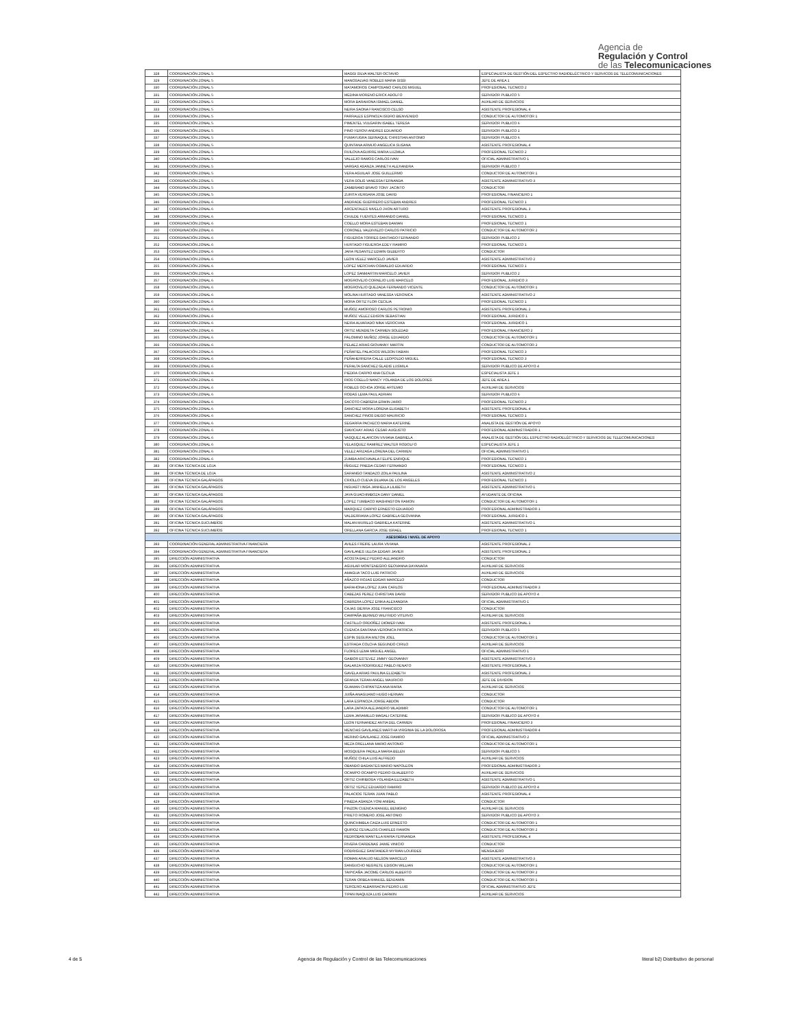Agencia de
Regulación y Control
de las Telecomunicaciones
| 328 | COORDINACIÓN ZONAL 5 | MAGGI SILVA WALTER OCTAVIO | ESPECIALISTA DE GESTIÓN DEL ESPECTRO RADIOELÉCTRICO Y SERVICOS DE TELECOMUNICACIONES |
| 329 | COORDINACIÓN ZONAL 5 | MANOSALVAS ROBLES MARIA SISSI | JEFE DE AREA 1 |
| 330 | COORDINACIÓN ZONAL 5 | MATAMOROS CAMPOSANO CARLOS MIGUEL | PROFESIONAL TECNICO 2 |
| 331 | COORDINACIÓN ZONAL 5 | MEDINA MORENO ERICK ADOLFO | SERVIDOR PUBLICO 5 |
| 332 | COORDINACIÓN ZONAL 5 | MORA BARAHONA ISMAEL DANIEL | AUXILIAR DE SERVICIOS |
| 333 | COORDINACIÓN ZONAL 5 | NEIRA SAONA FRANCISCO CELSO | ASISTENTE PROFESIONAL 4 |
| 334 | COORDINACIÓN ZONAL 5 | PARRALES ESPINOZA ISIDRO BIENVENIDO | CONDUCTOR DE AUTOMOTOR 1 |
| 335 | COORDINACIÓN ZONAL 5 | PIMENTEL VULGARIN ISABEL TERESA | SERVIDOR PUBLICO 6 |
| 336 | COORDINACIÓN ZONAL 5 | PINO YEROVI ANDRES EDUARDO | SERVIDOR PUBLICO 1 |
| 337 | COORDINACIÓN ZONAL 5 | PUMAYUGRA SERNAQUE CHRISTIAN ANTONIO | SERVIDOR PUBLICO 6 |
| 338 | COORDINACIÓN ZONAL 5 | QUINTANA ARMIJO ANGELICA SUSANA | ASISTENTE PROFESIONAL 4 |
| 339 | COORDINACIÓN ZONAL 5 | RUILOVA AGUIRRE MARIA LUZMILA | PROFESIONAL TECNICO 2 |
| 340 | COORDINACIÓN ZONAL 5 | VALLEJO RAMOS CARLOS IVAN | OFICIAL ADMINISTRATIVO 1 |
| 341 | COORDINACIÓN ZONAL 5 | VARGAS ASANZA JANNETH ALEXANDRA | SERVIDOR PUBLICO 7 |
| 342 | COORDINACIÓN ZONAL 5 | VERA AGUILAR JOSE GUILLERMO | CONDUCTOR DE AUTOMOTOR 1 |
| 343 | COORDINACIÓN ZONAL 5 | VERA SOLIS VANESSA FERNANDA | ASISTENTE ADMINISTRATIVO 3 |
| 344 | COORDINACIÓN ZONAL 5 | ZAMBRANO BRAVO TONY JACINTO | CONDUCTOR |
| 345 | COORDINACIÓN ZONAL 5 | ZURITA VERGARA JOSE DAVID | PROFESIONAL FINANCIERO 1 |
| 346 | COORDINACIÓN ZONAL 6 | ANDRADE GUERRERO ESTEBAN ANDRES | PROFESIONAL TECNICO 1 |
| 347 | COORDINACIÓN ZONAL 6 | ARCENTALES NIVELO JHON ARTURO | ASISTENTE PROFESIONAL 3 |
| 348 | COORDINACIÓN ZONAL 6 | CHULDE FUENTES ARMANDO DANIEL | PROFESIONAL TECNICO 1 |
| 349 | COORDINACIÓN ZONAL 6 | COELLO MORA ESTEBAN DAMIAN | PROFESIONAL TECNICO 1 |
| 350 | COORDINACIÓN ZONAL 6 | CORONEL VALDIVIEZO CARLOS PATRICIO | CONDUCTOR DE AUTOMOTOR 2 |
| 351 | COORDINACIÓN ZONAL 6 | FIGUEROA TORRES SANTIAGO FERNANDO | SERVIDOR PUBLICO 2 |
| 352 | COORDINACIÓN ZONAL 6 | HURTADO FIGUEROA EDEY RAMIRO | PROFESIONAL TECNICO 1 |
| 353 | COORDINACIÓN ZONAL 6 | JARA PESANTEZ EDWIN GILBERTO | CONDUCTOR |
| 354 | COORDINACIÓN ZONAL 6 | LEON VELEZ MARCELO JAVIER | ASISTENTE ADMINISTRATIVO 2 |
| 355 | COORDINACIÓN ZONAL 6 | LOPEZ MERCHAN OSWALDO EDUARDO | PROFESIONAL TECNICO 1 |
| 356 | COORDINACIÓN ZONAL 6 | LOPEZ SANMARTIN MARCELO JAVIER | SERVIDOR PUBLICO 2 |
| 357 | COORDINACIÓN ZONAL 6 | MOGROVEJO CORNEJO LUIS MARCELO | PROFESIONAL JURIDICO 3 |
| 358 | COORDINACIÓN ZONAL 6 | MOGROVEJO QUEZADA FERNANDO VICENTE | CONDUCTOR DE AUTOMOTOR 1 |
| 359 | COORDINACIÓN ZONAL 6 | MOLINA HURTADO VANESSA VERONICA | ASISTENTE ADMINISTRATIVO 2 |
| 360 | COORDINACIÓN ZONAL 6 | MORA ORTIZ FLOR CECILIA | PROFESIONAL TECNICO 1 |
| 361 | COORDINACIÓN ZONAL 6 | MUÑOZ AMOROSO CARLOS PETRONIO | ASISTENTE PROFESIONAL 2 |
| 362 | COORDINACIÓN ZONAL 6 | MUÑOZ VELEZ EDISON SEBASTIAN | PROFESIONAL JURIDICO 1 |
| 363 | COORDINACIÓN ZONAL 6 | NEIRA ALVARADO NINA VEROCHKA | PROFESIONAL JURIDICO 1 |
| 364 | COORDINACIÓN ZONAL 6 | ORTIZ MENDIETA CARMEN SOLEDAD | PROFESIONAL FINANCIERO 2 |
| 365 | COORDINACIÓN ZONAL 6 | PALOMINO MUÑOZ JORGE EDUARDO | CONDUCTOR DE AUTOMOTOR 1 |
| 366 | COORDINACIÓN ZONAL 6 | PELAEZ ARIAS GIOVANNY MARTIN | CONDUCTOR DE AUTOMOTOR 2 |
| 367 | COORDINACIÓN ZONAL 6 | PEÑAFIEL PALACIOS WILSON FABIAN | PROFESIONAL TECNICO 3 |
| 368 | COORDINACIÓN ZONAL 6 | PEÑAHERRERA CALLE LEOPOLDO MIGUEL | PROFESIONAL TECNICO 3 |
| 369 | COORDINACIÓN ZONAL 6 | PERALTA SANCHEZ GLADIS LUSMILA | SERVIDOR PUBLICO DE APOYO 4 |
| 370 | COORDINACIÓN ZONAL 6 | PIEDRA CARPIO ANA CECILIA | ESPECIALISTA JEFE 1 |
| 371 | COORDINACIÓN ZONAL 6 | RIOS COELLO NANCY YOLANDA DE LOS DOLORES | JEFE DE AREA 1 |
| 372 | COORDINACIÓN ZONAL 6 | ROBLES OCHOA JORGE ARTEMIO | AUXILIAR DE SERVICIOS |
| 373 | COORDINACIÓN ZONAL 6 | RODAS LEMA PAUL ADRIAN | SERVIDOR PUBLICO 6 |
| 374 | COORDINACIÓN ZONAL 6 | SACOTO CABRERA ERWIN JAIRO | PROFESIONAL TECNICO 2 |
| 375 | COORDINACIÓN ZONAL 6 | SANCHEZ MORA LORENA ELISABETH | ASISTENTE PROFESIONAL 4 |
| 376 | COORDINACIÓN ZONAL 6 | SANCHEZ PINOS DIEGO MAURICIO | PROFESIONAL TECNICO 1 |
| 377 | COORDINACIÓN ZONAL 6 | SEGARRA PACHECO MARIA KATERINE | ANALISTA DE GESTIÓN DE APOYO |
| 378 | COORDINACIÓN ZONAL 6 | SIAVICHAY ARIAS CESAR AUGUSTO | PROFESIONAL ADMINISTRADOR 1 |
| 379 | COORDINACIÓN ZONAL 6 | VASQUEZ ALARCON VIVIANA GABRIELA | ANALISTA DE GESTIÓN DEL ESPECTRO RADIOELÉCTRICO Y SERVICIOS DE TELECOMUNICACIONES |
| 380 | COORDINACIÓN ZONAL 6 | VELASQUEZ RAMIREZ WALTER RODOLFO | ESPECIALISTA JEFE 1 |
| 381 | COORDINACIÓN ZONAL 6 | VELEZ ARIZAGA LORENA DEL CARMEN | OFICIAL ADMINISTRATIVO 1 |
| 382 | COORDINACIÓN ZONAL 6 | ZUMBA ARICHAVALA FELIPE ENRIQUE | PROFESIONAL TECNICO 1 |
| 383 | OFICINA TÉCNICA DE LOJA | IÑIGUEZ PINEDA CESAR FERNANDO | PROFESIONAL TÉCNICO 1 |
| 384 | OFICINA TÉCNICA DE LOJA | SARANGO TANDAZO ZOILA PAULINA | ASISTENTE ADMINISTRATIVO 2 |
| 385 | OFICINA TÉCNICA GALÁPAGOS | CRIOLLO CUEVA SILVANA DE LOS ANGELES | PROFESIONAL TECNICO 1 |
| 386 | OFICINA TÉCNICA GALÁPAGOS | INSUASTI INGA JANHELLA LILIBETH | ASISTENTE ADMINISTRATIVO 1 |
| 387 | OFICINA TÉCNICA GALÁPAGOS | JAYA GUACHIMBOZA DANY DANIEL | AYUDANTE DE OFICINA |
| 388 | OFICINA TÉCNICA GALÁPAGOS | LOPEZ TUMBACO WASHINGTON RAMON | CONDUCTOR DE AUTOMOTOR 1 |
| 389 | OFICINA TÉCNICA GALÁPAGOS | MARQUEZ CARPIO ERNESTO EDUARDO | PROFESIONAL ADMINISTRADOR 1 |
| 390 | OFICINA TÉCNICA GALÁPAGOS | VALDERRAMA LOPEZ GABRIELA GEOVANNA | PROFESIONAL JURIDICO 1 |
| 391 | OFICINA TÉCNICA SUCUMBÍOS | MALAN MURILLO GABRIELA KATERINE | ASISTENTE ADMINISTRATIVO 1 |
| 392 | OFICINA TÉCNICA SUCUMBÍOS | ORELLANA GARCIA JOSE ISRAEL | PROFESIONAL TECNICO 1 |
| ASESORÍAS / NIVEL DE APOYO | | | |
| 393 | COORDINACIÓN GENERAL ADMINISTRATIVA FINANCIERA | AVILES FREIRE LAURA VIVIANA | ASISTENTE PROFESIONAL 2 |
| 394 | COORDINACIÓN GENERAL ADMINISTRATIVA FINANCIERA | GAVILANES ULLOA EDGAR JAVIER | ASISTENTE PROFESIONAL 2 |
| 395 | DIRECCIÓN ADMINISTRATIVA | ACOSTA BAEZ PEDRO ALEJANDRO | CONDUCTOR |
| 396 | DIRECCIÓN ADMINISTRATIVA | AGUILAR MONTENEGRO GEOVANNA DAYANARA | AUXILIAR DE SERVICIOS |
| 397 | DIRECCIÓN ADMINISTRATIVA | AMAGUA TACO LUIS PATRICIO | AUXILIAR DE SERVICIOS |
| 398 | DIRECCIÓN ADMINISTRATIVA | AÑAZCO ROJAS EDGAR MARCELO | CONDUCTOR |
| 399 | DIRECCIÓN ADMINISTRATIVA | BARAHONA LOPEZ JUAN CARLOS | PROFESIONAL ADMINISTRADOR 3 |
| 400 | DIRECCIÓN ADMINISTRATIVA | CABEZAS PEREZ CHRISTIAN DAVID | SERVIDOR PUBLICO DE APOYO 4 |
| 401 | DIRECCIÓN ADMINISTRATIVA | CABRERA LOPEZ ERIKA ALEXANDRA | OFICIAL ADMINISTRATIVO 1 |
| 402 | DIRECCIÓN ADMINISTRATIVA | CAJAS SIERRA JOSE FRANCISCO | CONDUCTOR |
| 403 | DIRECCIÓN ADMINISTRATIVA | CAMPAÑA BERMEO WILFRIDO VITERVO | AUXILIAR DE SERVICIOS |
| 404 | DIRECCIÓN ADMINISTRATIVA | CASTILLO ORDOÑEZ DIOMER IVAN | ASISTENTE PROFESIONAL 1 |
| 405 | DIRECCIÓN ADMINISTRATIVA | CUENCA SANTANA VERONICA PATRICIA | SERVIDOR PUBLICO 5 |
| 406 | DIRECCIÓN ADMINISTRATIVA | ESPIN SEGURA MILTON JOEL | CONDUCTOR DE AUTOMOTOR 1 |
| 407 | DIRECCIÓN ADMINISTRATIVA | ESTRADA COLCHA SEGUNDO CIRILO | AUXILIAR DE SERVICIOS |
| 408 | DIRECCIÓN ADMINISTRATIVA | FLORES LEMA MIGUEL ANGEL | OFICIAL ADMINISTRATIVO 1 |
| 409 | DIRECCIÓN ADMINISTRATIVA | GAIBOR ESTEVEZ JIMMY GEOVANNY | ASISTENTE ADMINISTRATIVO 3 |
| 410 | DIRECCIÓN ADMINISTRATIVA | GALARZA RODRIGUEZ PABLO RENATO | ASISTENTE PROFESIONAL 3 |
| 411 | DIRECCIÓN ADMINISTRATIVA | GAVELA ARIAS PAULINA ELIZABETH | ASISTENTE PROFESIONAL 2 |
| 412 | DIRECCIÓN ADMINISTRATIVA | GRANJA TERAN ANGEL MAURICIO | JEFE DE DIVISION |
| 413 | DIRECCIÓN ADMINISTRATIVA | GUAMAN CHIPANTIZA ANA MARIA | AUXILIAR DE SERVICIOS |
| 414 | DIRECCIÓN ADMINISTRATIVA | JUIÑA ANAGUANO HUGO HERNAN | CONDUCTOR |
| 415 | DIRECCIÓN ADMINISTRATIVA | LARA ESPINOZA JORGE ABDON | CONDUCTOR |
| 416 | DIRECCIÓN ADMINISTRATIVA | LARA ZAPATA ALEJANDRO WLADIMIR | CONDUCTOR DE AUTOMOTOR 1 |
| 417 | DIRECCIÓN ADMINISTRATIVA | LEMA JARAMILLO MAGALI CATERINE | SERVIDOR PUBLICO DE APOYO 4 |
| 418 | DIRECCIÓN ADMINISTRATIVA | LEON FERNANDEZ ANTIA DEL CARMEN | PROFESIONAL FINANCIERO 3 |
| 419 | DIRECCIÓN ADMINISTRATIVA | MENCIAS GAVILANES MARTHA VIRGINIA DE LA DOLOROSA | PROFESIONAL ADMINISTRADOR 4 |
| 420 | DIRECCIÓN ADMINISTRATIVA | MERINO GAVILANEZ JOSE RAMIRO | OFICIAL ADMINISTRATIVO 2 |
| 421 | DIRECCIÓN ADMINISTRATIVA | MEZA ORELLANA MARIO ANTONIO | CONDUCTOR DE AUTOMOTOR 1 |
| 422 | DIRECCIÓN ADMINISTRATIVA | MOSQUERA PADILLA MARIA BELEN | SERVIDOR PUBLICO 5 |
| 423 | DIRECCIÓN ADMINISTRATIVA | MUÑOZ CHILA LUIS ALFREDO | AUXILIAR DE SERVICIOS |
| 424 | DIRECCIÓN ADMINISTRATIVA | OBANDO BASANTES MARIO NAPOLEON | PROFESIONAL ADMINISTRADOR 2 |
| 425 | DIRECCIÓN ADMINISTRATIVA | OCAMPO OCAMPO PEDRO GUALBERTO | AUXILIAR DE SERVICIOS |
| 426 | DIRECCIÓN ADMINISTRATIVA | ORTIZ CHIRIBOGA YOLANDA ELIZABETH | ASISTENTE ADMINISTRATIVO 1 |
| 427 | DIRECCIÓN ADMINISTRATIVA | ORTIZ YEPEZ EDUARDO RAMIRO | SERVIDOR PUBLICO DE APOYO 4 |
| 428 | DIRECCIÓN ADMINISTRATIVA | PALACIOS TERAN JUAN PABLO | ASISTENTE PROFESIONAL 4 |
| 429 | DIRECCIÓN ADMINISTRATIVA | PINEDA ASANZA YONI ANIBAL | CONDUCTOR |
| 430 | DIRECCIÓN ADMINISTRATIVA | PINZON CUENCA MANUEL BENIGNO | AUXILIAR DE SERVICIOS |
| 431 | DIRECCIÓN ADMINISTRATIVA | PRIETO ROMERO JOSE ANTONIO | SERVIDOR PUBLICO DE APOYO 3 |
| 432 | DIRECCIÓN ADMINISTRATIVA | QUINCHIMBLA CAIZA LUIS ERNESTO | CONDUCTOR DE AUTOMOTOR 1 |
| 433 | DIRECCIÓN ADMINISTRATIVA | QUIROZ CEVALLOS CHARLES RAMON | CONDUCTOR DE AUTOMOTOR 2 |
| 434 | DIRECCIÓN ADMINISTRATIVA | REDROBAN MANTILLA MARIA FERNANDA | ASISTENTE PROFESIONAL 4 |
| 435 | DIRECCIÓN ADMINISTRATIVA | RIVERA CARDENAS JAIME VINICIO | CONDUCTOR |
| 436 | DIRECCIÓN ADMINISTRATIVA | RODRIGUEZ SANTANDER MYRIAN LOURDES | MENSAJERO |
| 437 | DIRECCIÓN ADMINISTRATIVA | ROMAN ARAUJO NELSON MARCELO | ASISTENTE ADMINISTRATIVO 3 |
| 438 | DIRECCIÓN ADMINISTRATIVA | SANGUCHO NEGRETE EDISON WILLIAN | CONDUCTOR DE AUTOMOTOR 1 |
| 439 | DIRECCIÓN ADMINISTRATIVA | TAIPICAÑA JACOME CARLOS ALBERTO | CONDUCTOR DE AUTOMOTOR 2 |
| 440 | DIRECCIÓN ADMINISTRATIVA | TERAN ORBEA MANUEL BENJAMIN | CONDUCTOR DE AUTOMOTOR 1 |
| 441 | DIRECCIÓN ADMINISTRATIVA | TERCERO ALBARRACIN PEDRO LUIS | OFICIAL ADMINISTRATIVO JEFE |
| 442 | DIRECCIÓN ADMINISTRATIVA | TIPAN INAQUIZA LUIS DARWIN | AUXILIAR DE SERVICIOS |
4 de 5 Agencia de Regulación y Control de las Telecomunicaciones literal b2) Distributivo de personal